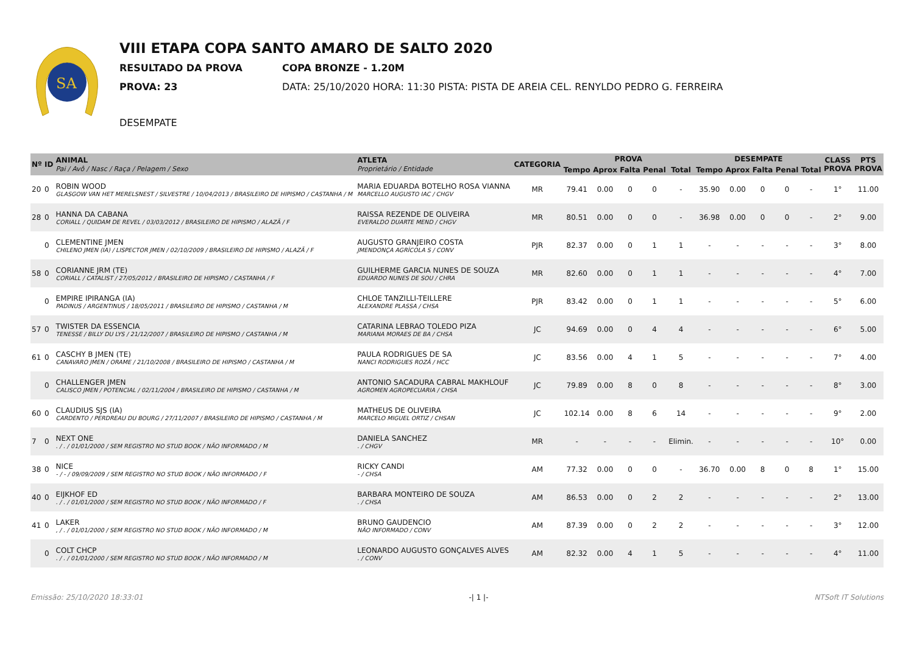SA
VIII ETAPA COPA SANTO AMARO DE SALTO 2020
RESULTADO DA PROVA COPA BRONZE - 1.20M
PROVA: 23 DATA: 25/10/2020 HORA: 11:30 PISTA: PISTA DE AREIA CEL. RENYLDO PEDRO G. FERREIRA
DESEMPATE
| Nº | ID | ANIMAL Pai / Avô / Nasc / Raça / Pelagem / Sexo | ATLETA Proprietário / Entidade | CATEGORIA | PROVA | | | | | DESEMPATE | | | | | CLASS PROVA | PTS PROVA |
| --- | --- | --- | --- | --- | --- | --- | --- | --- | --- | --- | --- | --- | --- | --- | --- | --- |
| | | | | | Tempo | Aprox | Falta | Penal | Total | Tempo | Aprox | Falta | Penal | Total | | |
| 20 | 0 | ROBIN WOOD GLASGOW VAN HET MERELSNEST / SILVESTRE / 10/04/2013 / BRASILEIRO DE HIPISMO / CASTANHA / M | MARIA EDUARDA BOTELHO ROSA VIANNA MARCELLO AUGUSTO IAC / CHGV | MR | 79.41 | 0.00 | 0 | 0 | - | 35.90 | 0.00 | 0 | 0 | - | 1° | 11.00 |
| 28 | 0 | HANNA DA CABANA CORIALL / QUIDAM DE REVEL / 03/03/2012 / BRASILEIRO DE HIPISMO / ALAZÃ / F | RAISSA REZENDE DE OLIVEIRA EVERALDO DUARTE MEND / CHGV | MR | 80.51 | 0.00 | 0 | 0 | - | 36.98 | 0.00 | 0 | 0 | - | 2° | 9.00 |
| | 0 | CLEMENTINE JMEN CHILENO JMEN (IA) / LISPECTOR JMEN / 02/10/2009 / BRASILEIRO DE HIPISMO / ALAZÃ / F | AUGUSTO GRANJEIRO COSTA JMENDONÇA AGRÍCOLA S / CONV | PJR | 82.37 | 0.00 | 0 | 1 | 1 | - | - | - | - | - | 3° | 8.00 |
| 58 | 0 | CORIANNE JRM (TE) CORIALL / CATALIST / 27/05/2012 / BRASILEIRO DE HIPISMO / CASTANHA / F | GUILHERME GARCIA NUNES DE SOUZA EDUARDO NUNES DE SOU / CHRA | MR | 82.60 | 0.00 | 0 | 1 | 1 | - | - | - | - | - | 4° | 7.00 |
| | 0 | EMPIRE IPIRANGA (IA) PADINUS / ARGENTINUS / 18/05/2011 / BRASILEIRO DE HIPISMO / CASTANHA / M | CHLOE TANZILLI-TEILLERE ALEXANDRE PLASSA / CHSA | PJR | 83.42 | 0.00 | 0 | 1 | 1 | - | - | - | - | - | 5° | 6.00 |
| 57 | 0 | TWISTER DA ESSENCIA TENESSE / BILLY DU LYS / 21/12/2007 / BRASILEIRO DE HIPISMO / CASTANHA / M | CATARINA LEBRAO TOLEDO PIZA MARIANA MORAES DE BA / CHSA | JC | 94.69 | 0.00 | 0 | 4 | 4 | - | - | - | - | - | 6° | 5.00 |
| 61 | 0 | CASCHY B JMEN (TE) CANAVARO JMEN / ORAME / 21/10/2008 / BRASILEIRO DE HIPISMO / CASTANHA / M | PAULA RODRIGUES DE SA NANCI RODRIGUES ROZÃ / HCC | JC | 83.56 | 0.00 | 4 | 1 | 5 | - | - | - | - | - | 7° | 4.00 |
| | 0 | CHALLENGER JMEN CALISCO JMEN / POTENCIAL / 02/11/2004 / BRASILEIRO DE HIPISMO / CASTANHA / M | ANTONIO SACADURA CABRAL MAKHLOUF AGROMEN AGROPECUARIA / CHSA | JC | 79.89 | 0.00 | 8 | 0 | 8 | - | - | - | - | - | 8° | 3.00 |
| 60 | 0 | CLAUDIUS SJS (IA) CARDENTO / PERDREAU DU BOURG / 27/11/2007 / BRASILEIRO DE HIPISMO / CASTANHA / M | MATHEUS DE OLIVEIRA MARCELO MIGUEL ORTIZ / CHSAN | JC | 102.14 | 0.00 | 8 | 6 | 14 | - | - | - | - | - | 9° | 2.00 |
| 7 | 0 | NEXT ONE . / . / 01/01/2000 / SEM REGISTRO NO STUD BOOK / NÃO INFORMADO / M | DANIELA SANCHEZ . / CHGV | MR | - | - | - | - | Elimin. | - | - | - | - | - | 10° | 0.00 |
| 38 | 0 | NICE - / - / 09/09/2009 / SEM REGISTRO NO STUD BOOK / NÃO INFORMADO / F | RICKY CANDI - / CHSA | AM | 77.32 | 0.00 | 0 | 0 | - | 36.70 | 0.00 | 8 | 0 | 8 | 1° | 15.00 |
| 40 | 0 | EIJKHOF ED . / . / 01/01/2000 / SEM REGISTRO NO STUD BOOK / NÃO INFORMADO / F | BARBARA MONTEIRO DE SOUZA . / CHSA | AM | 86.53 | 0.00 | 0 | 2 | 2 | - | - | - | - | - | 2° | 13.00 |
| 41 | 0 | LAKER , / . / 01/01/2000 / SEM REGISTRO NO STUD BOOK / NÃO INFORMADO / M | BRUNO GAUDENCIO NÃO INFORMADO / CONV | AM | 87.39 | 0.00 | 0 | 2 | 2 | - | - | - | - | - | 3° | 12.00 |
| | 0 | COLT CHCP . / . / 01/01/2000 / SEM REGISTRO NO STUD BOOK / NÃO INFORMADO / M | LEONARDO AUGUSTO GONÇALVES ALVES . / CONV | AM | 82.32 | 0.00 | 4 | 1 | 5 | - | - | - | - | - | 4° | 11.00 |
Emissão: 25/10/2020 18:33:01 -| 1 |- NTSoft IT Solutions